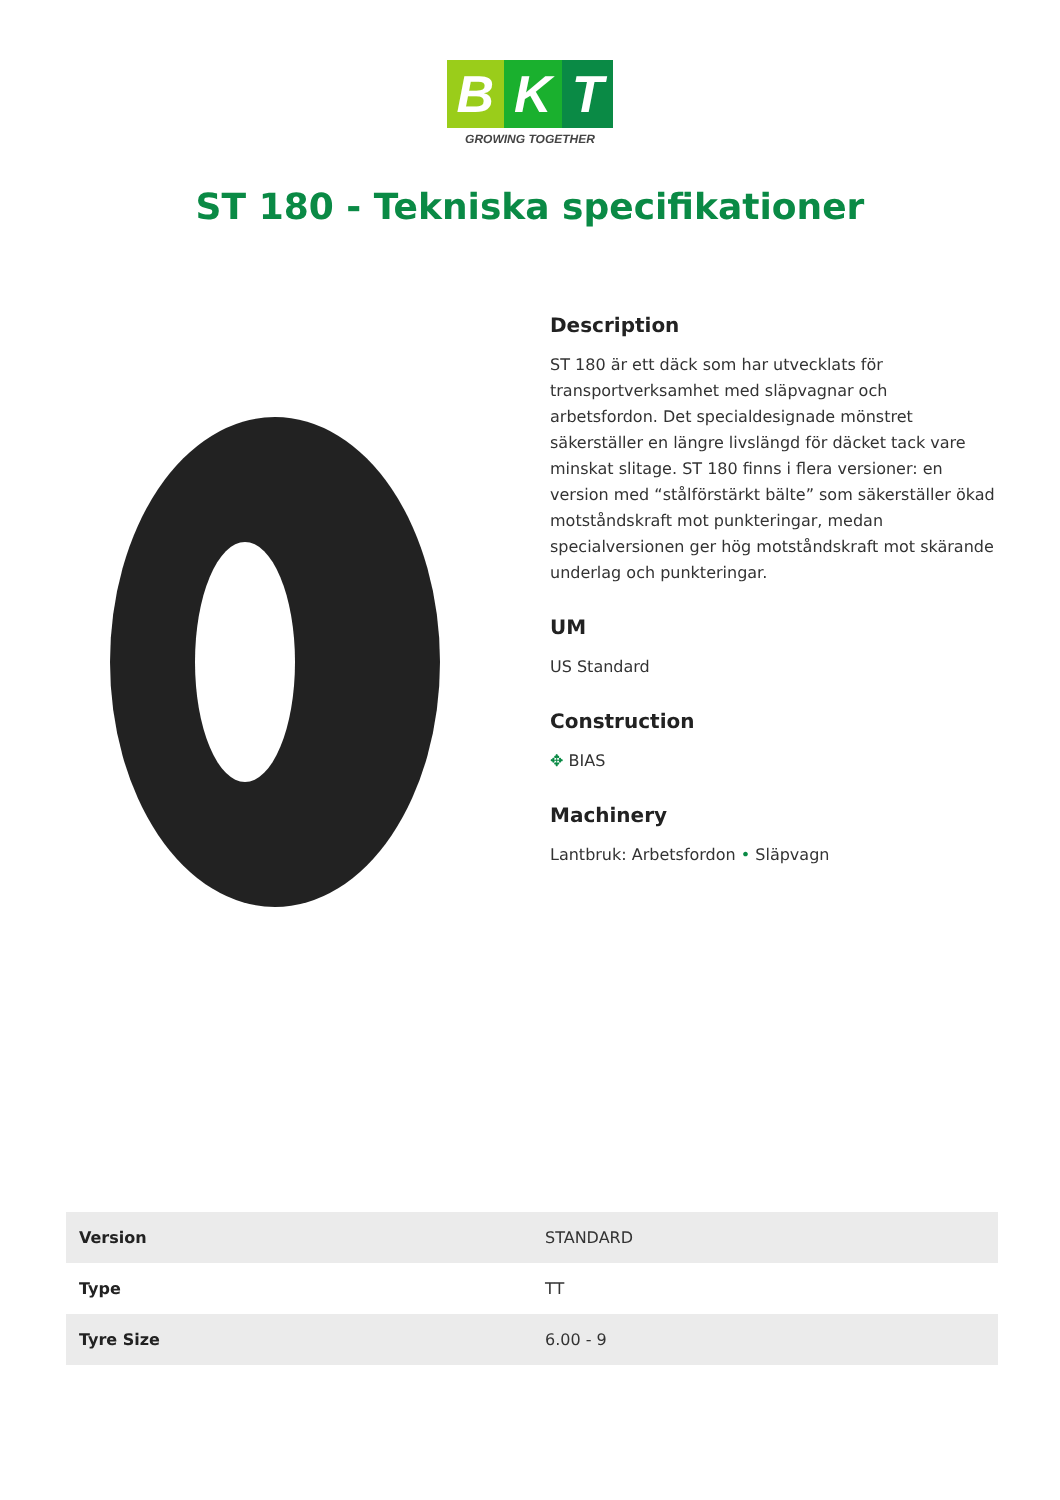B K T
GROWING TOGETHER
ST 180 - Tekniska specifikationer
Description
ST 180 är ett däck som har utvecklats för transportverksamhet med släpvagnar och arbetsfordon. Det specialdesignade mönstret säkerställer en längre livslängd för däcket tack vare minskat slitage. ST 180 finns i flera versioner: en version med “stålförstärkt bälte” som säkerställer ökad motståndskraft mot punkteringar, medan specialversionen ger hög motståndskraft mot skärande underlag och punkteringar.
UM
US Standard
Construction
✥ BIAS
Machinery
Lantbruk: Arbetsfordon • Släpvagn
| Version | STANDARD |
| Type | TT |
| Tyre Size | 6.00 - 9 |